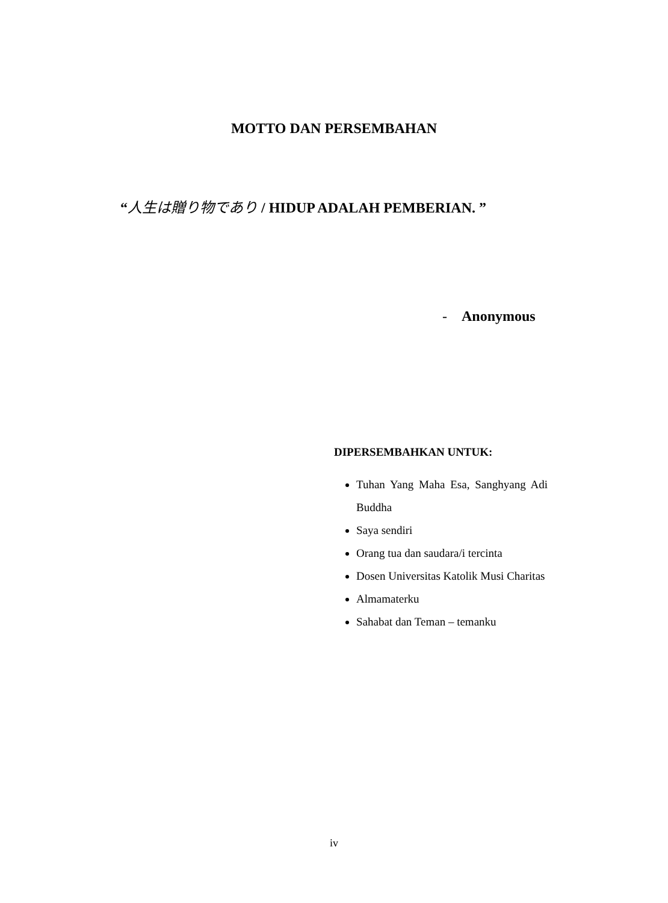MOTTO DAN PERSEMBAHAN
“人生は贈り物であり / HIDUP ADALAH PEMBERIAN. ”
- Anonymous
DIPERSEMBAHKAN UNTUK:
Tuhan Yang Maha Esa, Sanghyang Adi Buddha
Saya sendiri
Orang tua dan saudara/i tercinta
Dosen Universitas Katolik Musi Charitas
Almamaterku
Sahabat dan Teman – temanku
iv